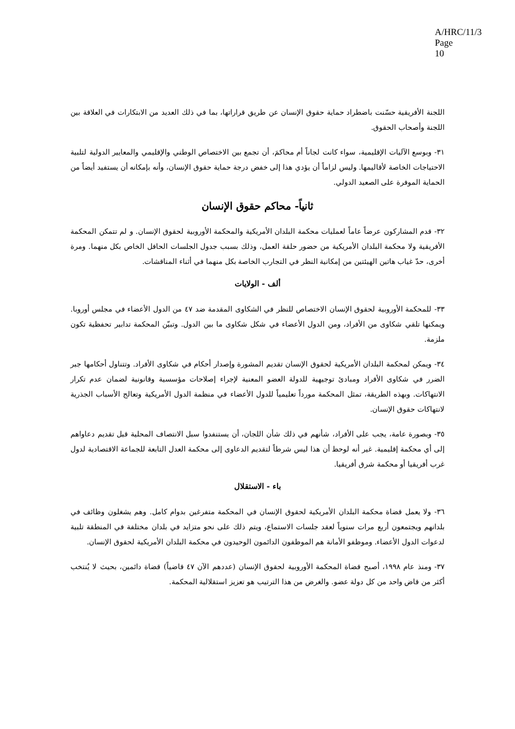A/HRC/11/3
Page 10
اللجنة الأفريقية حسّنت باضطراد حماية حقوق الإنسان عن طريق قراراتها، بما في ذلك العديد من الابتكارات في العلاقة بين اللجنة وأصحاب الحقوق.
٣١- وبوسع الآليات الإقليمية، سواء كانت لجاناً أم محاكمَ، أن تجمع بين الاختصاص الوطني والإقليمي والمعايير الدولية لتلبية الاحتياجات الخاصة لأقاليمها. وليس لزاماً أن يؤدي هذا إلى خفض درجة حماية حقوق الإنسان، وأنه بإمكانه أن يستفيد أيضاً من الحماية الموفرة على الصعيد الدولي.
ثانياً- محاكم حقوق الإنسان
٣٢- قدم المشاركون عرضاً عاماً لعمليات محكمة البلدان الأمريكية والمحكمة الأوروبية لحقوق الإنسان. و لم تتمكن المحكمة الأفريقية ولا محكمة البلدان الأمريكية من حضور حلقة العمل، وذلك بسبب جدول الجلسات الحافل الخاص بكل منهما. ومرة أخرى، حدّ غياب هاتين الهيئتين من إمكانية النظر في التجارب الخاصة بكل منهما في أثناء المناقشات.
ألف - الولايات
٣٣- للمحكمة الأوروبية لحقوق الإنسان الاختصاص للنظر في الشكاوى المقدمة ضد ٤٧ من الدول الأعضاء في مجلس أوروبا. ويمكنها تلقي شكاوى من الأفراد، ومن الدول الأعضاء في شكل شكاوى ما بين الدول. وتبيّن المحكمة تدابير تحفظية تكون ملزمة.
٣٤- ويمكن لمحكمة البلدان الأمريكية لحقوق الإنسان تقديم المشورة وإصدار أحكام في شكاوى الأفراد. وتتناول أحكامها جبر الضرر في شكاوى الأفراد ومبادئ توجيهية للدولة العضو المعنية لإجراء إصلاحات مؤسسية وقانونية لضمان عدم تكرار الانتهاكات. وبهذه الطريقة، تمثل المحكمة مورداً تعليمياً للدول الأعضاء في منظمة الدول الأمريكية وتعالج الأسباب الجذرية لانتهاكات حقوق الإنسان.
٣٥- وبصورة عامة، يجب على الأفراد، شأنهم في ذلك شأن اللجان، أن يستنفدوا سبل الانتصاف المحلية قبل تقديم دعاواهم إلى أي محكمة إقليمية. غير أنه لوحظ أن هذا ليس شرطاً لتقديم الدعاوى إلى محكمة العدل التابعة للجماعة الاقتصادية لدول غرب أفريقيا أو محكمة شرق أفريقيا.
باء - الاستقلال
٣٦- ولا يعمل قضاة محكمة البلدان الأمريكية لحقوق الإنسان في المحكمة متفرغين بدوام كامل. وهم يشغلون وظائف في بلدانهم ويجتمعون أربع مرات سنوياً لعقد جلسات الاستماع، ويتم ذلك على نحو متزايد في بلدان مختلفة في المنطقة تلبية لدعوات الدول الأعضاء. وموظفو الأمانة هم الموظفون الدائمون الوحيدون في محكمة البلدان الأمريكية لحقوق الإنسان.
٣٧- ومنذ عام ١٩٩٨، أصبح قضاة المحكمة الأوروبية لحقوق الإنسان (عددهم الآن ٤٧ قاضياً) قضاة دائمين، بحيث لا يُنتخب أكثر من قاض واحد من كل دولة عضو. والغرض من هذا الترتيب هو تعزيز استقلالية المحكمة.